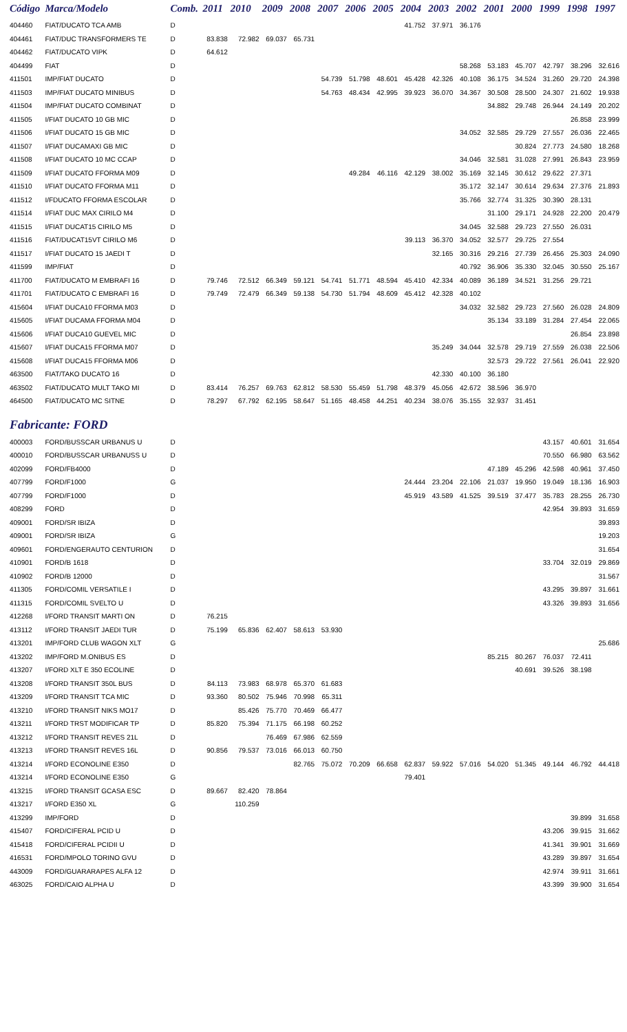| Código | Marca/Modelo | Comb. | 2011 | 2010 | 2009 | 2008 | 2007 | 2006 | 2005 | 2004 | 2003 | 2002 | 2001 | 2000 | 1999 | 1998 | 1997 |
| --- | --- | --- | --- | --- | --- | --- | --- | --- | --- | --- | --- | --- | --- | --- | --- | --- | --- |
| 404460 | FIAT/DUCATO TCA AMB | D | | | | | | | | 41.752 | 37.971 | 36.176 | | | | | |
| 404461 | FIAT/DUC TRANSFORMERS TE | D | 83.838 | 72.982 | 69.037 | 65.731 | | | | | | | | | | | |
| 404462 | FIAT/DUCATO VIPK | D | 64.612 | | | | | | | | | | | | | | |
| 404499 | FIAT | D | | | | | | | | | | 58.268 | 53.183 | 45.707 | 42.797 | 38.296 | 32.616 |
| 411501 | IMP/FIAT DUCATO | D | | | | | 54.739 | 51.798 | 48.601 | 45.428 | 42.326 | 40.108 | 36.175 | 34.524 | 31.260 | 29.720 | 24.398 |
| 411503 | IMP/FIAT DUCATO MINIBUS | D | | | | | 54.763 | 48.434 | 42.995 | 39.923 | 36.070 | 34.367 | 30.508 | 28.500 | 24.307 | 21.602 | 19.938 |
| 411504 | IMP/FIAT DUCATO COMBINAT | D | | | | | | | | | | | 34.882 | 29.748 | 26.944 | 24.149 | 20.202 |
| 411505 | I/FIAT DUCATO 10 GB MIC | D | | | | | | | | | | | | | | 26.858 | 23.999 |
| 411506 | I/FIAT DUCATO 15 GB MIC | D | | | | | | | | | | 34.052 | 32.585 | 29.729 | 27.557 | 26.036 | 22.465 |
| 411507 | I/FIAT DUCAMAXI GB MIC | D | | | | | | | | | | | | 30.824 | 27.773 | 24.580 | 18.268 |
| 411508 | I/FIAT DUCATO 10 MC CCAP | D | | | | | | | | | | 34.046 | 32.581 | 31.028 | 27.991 | 26.843 | 23.959 |
| 411509 | I/FIAT DUCATO FFORMA M09 | D | | | | | | 49.284 | 46.116 | 42.129 | 38.002 | 35.169 | 32.145 | 30.612 | 29.622 | 27.371 | |
| 411510 | I/FIAT DUCATO FFORMA M11 | D | | | | | | | | | | 35.172 | 32.147 | 30.614 | 29.634 | 27.376 | 21.893 |
| 411512 | I/FDUCATO FFORMA ESCOLAR | D | | | | | | | | | | 35.766 | 32.774 | 31.325 | 30.390 | 28.131 | |
| 411514 | I/FIAT DUC MAX CIRILO M4 | D | | | | | | | | | | | 31.100 | 29.171 | 24.928 | 22.200 | 20.479 |
| 411515 | I/FIAT DUCAT15 CIRILO M5 | D | | | | | | | | | | 34.045 | 32.588 | 29.723 | 27.550 | 26.031 | |
| 411516 | FIAT/DUCAT15VT CIRILO M6 | D | | | | | | | | 39.113 | 36.370 | 34.052 | 32.577 | 29.725 | 27.554 | | |
| 411517 | I/FIAT DUCATO 15 JAEDI T | D | | | | | | | | | 32.165 | 30.316 | 29.216 | 27.739 | 26.456 | 25.303 | 24.090 |
| 411599 | IMP/FIAT | D | | | | | | | | | | 40.792 | 36.906 | 35.330 | 32.045 | 30.550 | 25.167 |
| 411700 | FIAT/DUCATO M EMBRAFI 16 | D | 79.746 | 72.512 | 66.349 | 59.121 | 54.741 | 51.771 | 48.594 | 45.410 | 42.334 | 40.089 | 36.189 | 34.521 | 31.256 | 29.721 | |
| 411701 | FIAT/DUCATO C EMBRAFI 16 | D | 79.749 | 72.479 | 66.349 | 59.138 | 54.730 | 51.794 | 48.609 | 45.412 | 42.328 | 40.102 | | | | | |
| 415604 | I/FIAT DUCA10 FFORMA M03 | D | | | | | | | | | | 34.032 | 32.582 | 29.723 | 27.560 | 26.028 | 24.809 |
| 415605 | I/FIAT DUCAMA FFORMA M04 | D | | | | | | | | | | | 35.134 | 33.189 | 31.284 | 27.454 | 22.065 |
| 415606 | I/FIAT DUCA10 GUEVEL MIC | D | | | | | | | | | | | | | | 26.854 | 23.898 |
| 415607 | I/FIAT DUCA15 FFORMA M07 | D | | | | | | | | | 35.249 | 34.044 | 32.578 | 29.719 | 27.559 | 26.038 | 22.506 |
| 415608 | I/FIAT DUCA15 FFORMA M06 | D | | | | | | | | | | | 32.573 | 29.722 | 27.561 | 26.041 | 22.920 |
| 463500 | FIAT/TAKO DUCATO 16 | D | | | | | | | | | 42.330 | 40.100 | 36.180 | | | | |
| 463502 | FIAT/DUCATO MULT TAKO MI | D | 83.414 | 76.257 | 69.763 | 62.812 | 58.530 | 55.459 | 51.798 | 48.379 | 45.056 | 42.672 | 38.596 | 36.970 | | | |
| 464500 | FIAT/DUCATO MC SITNE | D | 78.297 | 67.792 | 62.195 | 58.647 | 51.165 | 48.458 | 44.251 | 40.234 | 38.076 | 35.155 | 32.937 | 31.451 | | | |
| Fabricante: FORD | | | | | | | | | | | | | | | | | |
| 400003 | FORD/BUSSCAR URBANUS U | D | | | | | | | | | | | | | 43.157 | 40.601 | 31.654 |
| 400010 | FORD/BUSSCAR URBANUSS U | D | | | | | | | | | | | | | 70.550 | 66.980 | 63.562 |
| 402099 | FORD/FB4000 | D | | | | | | | | | | | 47.189 | 45.296 | 42.598 | 40.961 | 37.450 |
| 407799 | FORD/F1000 | G | | | | | | | | 24.444 | 23.204 | 22.106 | 21.037 | 19.950 | 19.049 | 18.136 | 16.903 |
| 407799 | FORD/F1000 | D | | | | | | | | 45.919 | 43.589 | 41.525 | 39.519 | 37.477 | 35.783 | 28.255 | 26.730 |
| 408299 | FORD | D | | | | | | | | | | | | | 42.954 | 39.893 | 31.659 |
| 409001 | FORD/SR IBIZA | D | | | | | | | | | | | | | | | 39.893 |
| 409001 | FORD/SR IBIZA | G | | | | | | | | | | | | | | | 19.203 |
| 409601 | FORD/ENGERAUTO CENTURION | D | | | | | | | | | | | | | | | 31.654 |
| 410901 | FORD/B 1618 | D | | | | | | | | | | | | | 33.704 | 32.019 | 29.869 |
| 410902 | FORD/B 12000 | D | | | | | | | | | | | | | | | 31.567 |
| 411305 | FORD/COMIL VERSATILE I | D | | | | | | | | | | | | | 43.295 | 39.897 | 31.661 |
| 411315 | FORD/COMIL SVELTO U | D | | | | | | | | | | | | | 43.326 | 39.893 | 31.656 |
| 412268 | I/FORD TRANSIT MARTI ON | D | 76.215 | | | | | | | | | | | | | | |
| 413112 | I/FORD TRANSIT JAEDI TUR | D | 75.199 | 65.836 | 62.407 | 58.613 | 53.930 | | | | | | | | | | |
| 413201 | IMP/FORD CLUB WAGON XLT | G | | | | | | | | | | | | | | | 25.686 |
| 413202 | IMP/FORD M.ONIBUS ES | D | | | | | | | | | | | 85.215 | 80.267 | 76.037 | 72.411 | |
| 413207 | I/FORD XLT E 350 ECOLINE | D | | | | | | | | | | | | 40.691 | 39.526 | 38.198 | |
| 413208 | I/FORD TRANSIT 350L BUS | D | 84.113 | 73.983 | 68.978 | 65.370 | 61.683 | | | | | | | | | | |
| 413209 | I/FORD TRANSIT TCA MIC | D | 93.360 | 80.502 | 75.946 | 70.998 | 65.311 | | | | | | | | | | |
| 413210 | I/FORD TRANSIT NIKS MO17 | D | | 85.426 | 75.770 | 70.469 | 66.477 | | | | | | | | | | |
| 413211 | I/FORD TRST MODIFICAR TP | D | 85.820 | 75.394 | 71.175 | 66.198 | 60.252 | | | | | | | | | | |
| 413212 | I/FORD TRANSIT REVES 21L | D | | | 76.469 | 67.986 | 62.559 | | | | | | | | | | |
| 413213 | I/FORD TRANSIT REVES 16L | D | 90.856 | 79.537 | 73.016 | 66.013 | 60.750 | | | | | | | | | | |
| 413214 | I/FORD ECONOLINE E350 | D | | | | 82.765 | 75.072 | 70.209 | 66.658 | 62.837 | 59.922 | 57.016 | 54.020 | 51.345 | 49.144 | 46.792 | 44.418 |
| 413214 | I/FORD ECONOLINE E350 | G | | | | | | | | 79.401 | | | | | | | |
| 413215 | I/FORD TRANSIT GCASA ESC | D | 89.667 | 82.420 | 78.864 | | | | | | | | | | | | |
| 413217 | I/FORD E350 XL | G | | 110.259 | | | | | | | | | | | | | |
| 413299 | IMP/FORD | D | | | | | | | | | | | | | | 39.899 | 31.658 |
| 415407 | FORD/CIFERAL PCID U | D | | | | | | | | | | | | | 43.206 | 39.915 | 31.662 |
| 415418 | FORD/CIFERAL PCIDII U | D | | | | | | | | | | | | | 41.341 | 39.901 | 31.669 |
| 416531 | FORD/MPOLO TORINO GVU | D | | | | | | | | | | | | | 43.289 | 39.897 | 31.654 |
| 443009 | FORD/GUARARAPES ALFA 12 | D | | | | | | | | | | | | | 42.974 | 39.911 | 31.661 |
| 463025 | FORD/CAIO ALPHA U | D | | | | | | | | | | | | | 43.399 | 39.900 | 31.654 |